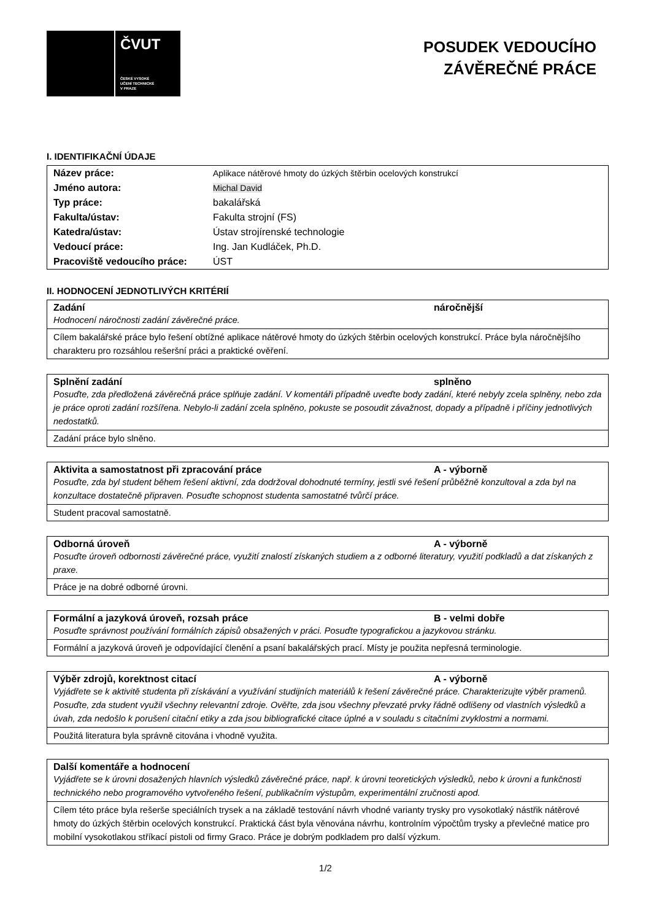ČVUT
ČESKÉ VYSOKÉ
UČENÍ TECHNICKÉ
V PRAZE
POSUDEK VEDOUCÍHO
ZÁVĚREČNÉ PRÁCE
I. IDENTIFIKAČNÍ ÚDAJE
| Název práce: | Aplikace nátěrové hmoty do úzkých štěrbin ocelových konstrukcí |
| Jméno autora: | Michal David |
| Typ práce: | bakalářská |
| Fakulta/ústav: | Fakulta strojní (FS) |
| Katedra/ústav: | Ústav strojírenské technologie |
| Vedoucí práce: | Ing. Jan Kudláček, Ph.D. |
| Pracoviště vedoucího práce: | ÚST |
II. HODNOCENÍ JEDNOTLIVÝCH KRITÉRIÍ
Zadání náročnější
Hodnocení náročnosti zadání závěrečné práce.
Cílem bakalářské práce bylo řešení obtížné aplikace nátěrové hmoty do úzkých štěrbin ocelových konstrukcí. Práce byla náročnějšího charakteru pro rozsáhlou rešeršní práci a praktické ověření.
Splnění zadání splněno
Posuďte, zda předložená závěrečná práce splňuje zadání. V komentáři případně uveďte body zadání, které nebyly zcela splněny, nebo zda je práce oproti zadání rozšířena. Nebylo-li zadání zcela splněno, pokuste se posoudit závažnost, dopady a případně i příčiny jednotlivých nedostatků.
Zadání práce bylo slněno.
Aktivita a samostatnost při zpracování práce A - výborně
Posuďte, zda byl student během řešení aktivní, zda dodržoval dohodnuté termíny, jestli své řešení průběžně konzultoval a zda byl na konzultace dostatečně připraven. Posuďte schopnost studenta samostatné tvůrčí práce.
Student pracoval samostatně.
Odborná úroveň A - výborně
Posuďte úroveň odbornosti závěrečné práce, využití znalostí získaných studiem a z odborné literatury, využití podkladů a dat získaných z praxe.
Práce je na dobré odborné úrovni.
Formální a jazyková úroveň, rozsah práce B - velmi dobře
Posuďte správnost používání formálních zápisů obsažených v práci. Posuďte typografickou a jazykovou stránku.
Formální a jazyková úroveň je odpovídající členění a psaní bakalářských prací. Místy je použita nepřesná terminologie.
Výběr zdrojů, korektnost citací A - výborně
Vyjádřete se k aktivitě studenta při získávání a využívání studijních materiálů k řešení závěrečné práce. Charakterizujte výběr pramenů. Posuďte, zda student využil všechny relevantní zdroje. Ověřte, zda jsou všechny převzaté prvky řádně odlišeny od vlastních výsledků a úvah, zda nedošlo k porušení citační etiky a zda jsou bibliografické citace úplné a v souladu s citačními zvyklostmi a normami.
Použitá literatura byla správně citována i vhodně využita.
Další komentáře a hodnocení
Vyjádřete se k úrovni dosažených hlavních výsledků závěrečné práce, např. k úrovni teoretických výsledků, nebo k úrovni a funkčnosti technického nebo programového vytvořeného řešení, publikačním výstupům, experimentální zručnosti apod.
Cílem této práce byla rešerše speciálních trysek a na základě testování návrh vhodné varianty trysky pro vysokotlaký nástřik nátěrové hmoty do úzkých štěrbin ocelových konstrukcí. Praktická část byla věnována návrhu, kontrolním výpočtům trysky a převlečné matice pro mobilní vysokotlakou stříkací pistoli od firmy Graco. Práce je dobrým podkladem pro další výzkum.
1/2